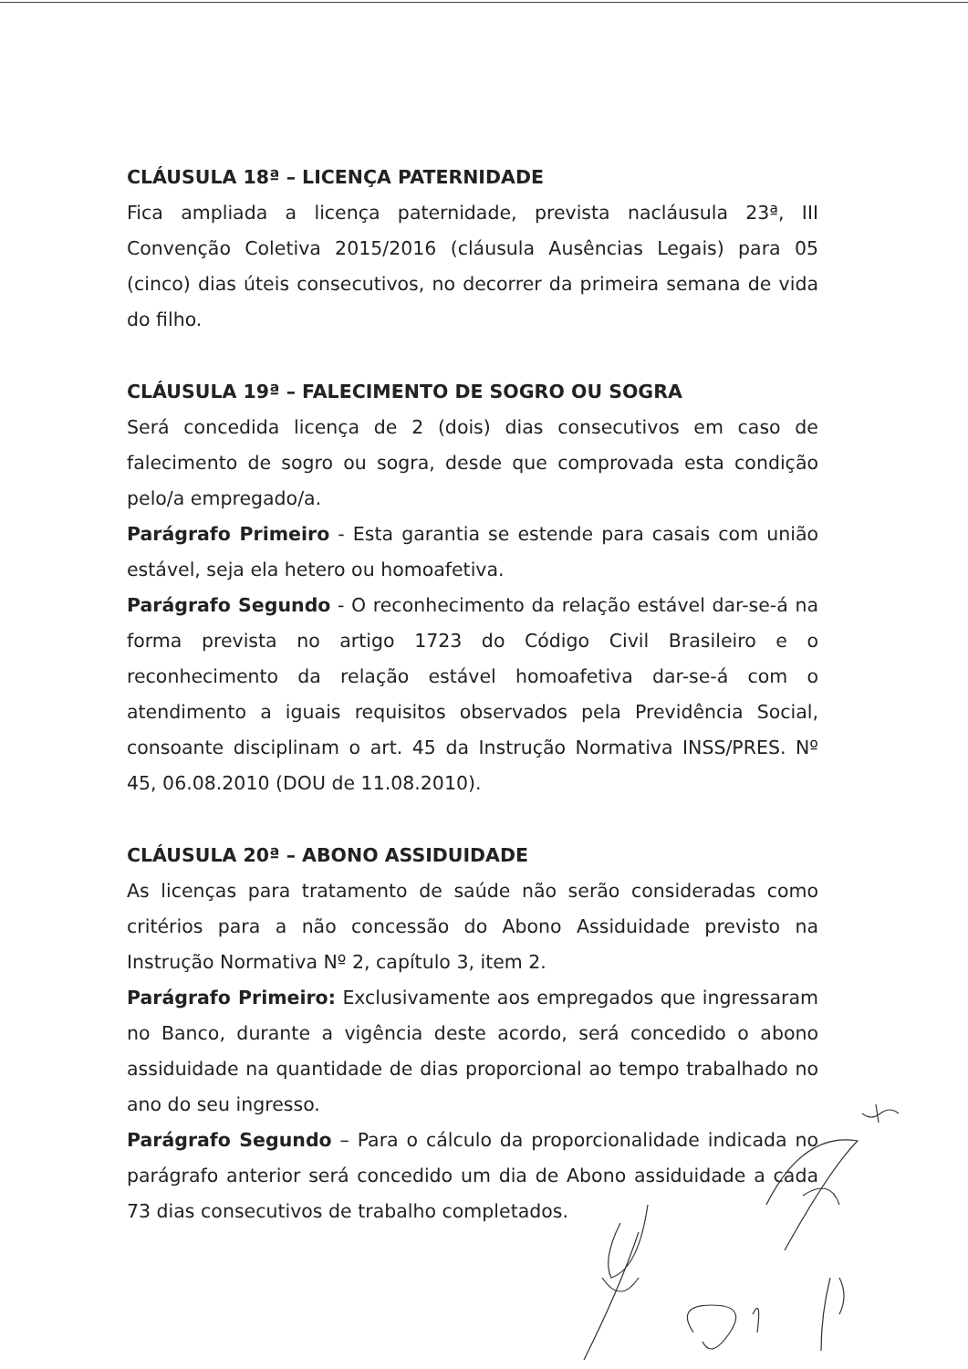CLÁUSULA 18ª – LICENÇA PATERNIDADE
Fica ampliada a licença paternidade, prevista nacláusula 23ª, III Convenção Coletiva 2015/2016 (cláusula Ausências Legais) para 05 (cinco) dias úteis consecutivos, no decorrer da primeira semana de vida do filho.
CLÁUSULA 19ª – FALECIMENTO DE SOGRO OU SOGRA
Será concedida licença de 2 (dois) dias consecutivos em caso de falecimento de sogro ou sogra, desde que comprovada esta condição pelo/a empregado/a.
Parágrafo Primeiro - Esta garantia se estende para casais com união estável, seja ela hetero ou homoafetiva.
Parágrafo Segundo - O reconhecimento da relação estável dar-se-á na forma prevista no artigo 1723 do Código Civil Brasileiro e o reconhecimento da relação estável homoafetiva dar-se-á com o atendimento a iguais requisitos observados pela Previdência Social, consoante disciplinam o art. 45 da Instrução Normativa INSS/PRES. Nº 45, 06.08.2010 (DOU de 11.08.2010).
CLÁUSULA 20ª – ABONO ASSIDUIDADE
As licenças para tratamento de saúde não serão consideradas como critérios para a não concessão do Abono Assiduidade previsto na Instrução Normativa Nº 2, capítulo 3, item 2.
Parágrafo Primeiro: Exclusivamente aos empregados que ingressaram no Banco, durante a vigência deste acordo, será concedido o abono assiduidade na quantidade de dias proporcional ao tempo trabalhado no ano do seu ingresso.
Parágrafo Segundo – Para o cálculo da proporcionalidade indicada no parágrafo anterior será concedido um dia de Abono assiduidade a cada 73 dias consecutivos de trabalho completados.